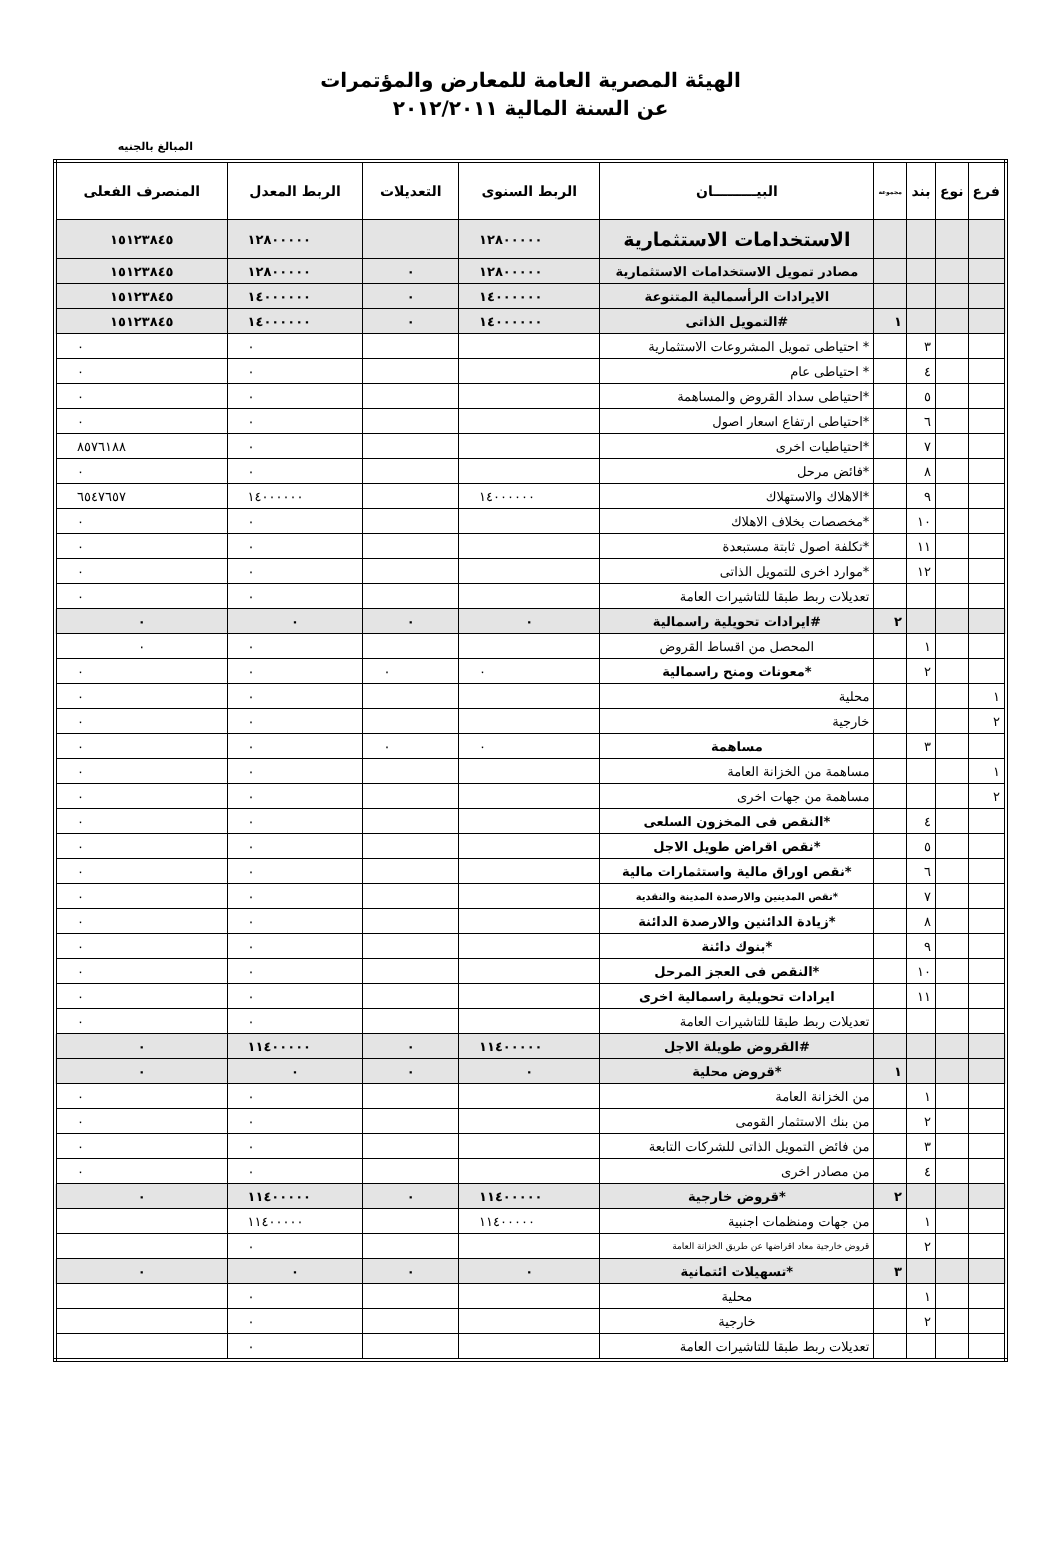الهيئة المصرية العامة للمعارض والمؤتمرات
عن السنة المالية ٢٠١٢/٢٠١١
المبالغ بالجنيه
| فرع | نوع | بند | مجموعة | البيـــــــــان | الربط السنوى | التعديلات | الربط المعدل | المنصرف الفعلى |
| --- | --- | --- | --- | --- | --- | --- | --- | --- |
| | | | | الاستخدامات الاستثمارية | ١٢٨٠٠٠٠٠ | | ١٢٨٠٠٠٠٠ | ١٥١٢٣٨٤٥ |
| | | | | مصادر تمويل الاستخدامات الاستثمارية | ١٢٨٠٠٠٠٠ | ٠ | ١٢٨٠٠٠٠٠ | ١٥١٢٣٨٤٥ |
| | | | | الايرادات الرأسمالية المتنوعة | ١٤٠٠٠٠٠٠ | ٠ | ١٤٠٠٠٠٠٠ | ١٥١٢٣٨٤٥ |
| | | | ١ | #التمويل الذاتى | ١٤٠٠٠٠٠٠ | ٠ | ١٤٠٠٠٠٠٠ | ١٥١٢٣٨٤٥ |
| | | ٣ | | * احتياطى تمويل المشروعات الاستثمارية | | | ٠ | ٠ |
| | | ٤ | | * احتياطى عام | | | ٠ | ٠ |
| | | ٥ | | *احتياطى سداد القروض والمساهمة | | | ٠ | ٠ |
| | | ٦ | | *احتياطى ارتفاع اسعار اصول | | | ٠ | ٠ |
| | | ٧ | | *احتياطيات اخرى | | | ٠ | ٨٥٧٦١٨٨ |
| | | ٨ | | *فائض مرحل | | | ٠ | ٠ |
| | | ٩ | | *الاهلاك والاستهلاك | ١٤٠٠٠٠٠٠ | | ١٤٠٠٠٠٠٠ | ٦٥٤٧٦٥٧ |
| | | ١٠ | | *مخصصات بخلاف الاهلاك | | | ٠ | ٠ |
| | | ١١ | | *تكلفة اصول ثابتة مستبعدة | | | ٠ | ٠ |
| | | ١٢ | | *موارد اخرى للتمويل الذاتى | | | ٠ | ٠ |
| | | | | تعديلات ربط طبقا للتاشيرات العامة | | | ٠ | ٠ |
| | | | ٢ | #ايرادات تحويلية راسمالية | ٠ | ٠ | ٠ | ٠ |
| | | ١ | | المحصل من اقساط القروض | | | ٠ | ٠ |
| | | ٢ | | *معونات ومنح راسمالية | ٠ | ٠ | ٠ | ٠ |
| ١ | | | | محلية | | | ٠ | ٠ |
| ٢ | | | | خارجية | | | ٠ | ٠ |
| | | ٣ | | مساهمة | ٠ | ٠ | ٠ | ٠ |
| ١ | | | | مساهمة من الخزانة العامة | | | ٠ | ٠ |
| ٢ | | | | مساهمة من جهات اخرى | | | ٠ | ٠ |
| | | ٤ | | *النقص فى المخزون السلعى | | | ٠ | ٠ |
| | | ٥ | | *نقص اقراض طويل الاجل | | | ٠ | ٠ |
| | | ٦ | | *نقص اوراق مالية واستثمارات مالية | | | ٠ | ٠ |
| | | ٧ | | *نقص المدينين والارصدة المدينة والنقدية | | | ٠ | ٠ |
| | | ٨ | | *زيادة الدائنين والارصدة الدائنة | | | ٠ | ٠ |
| | | ٩ | | *بنوك دائنة | | | ٠ | ٠ |
| | | ١٠ | | *النقص فى العجز المرحل | | | ٠ | ٠ |
| | | ١١ | | ايرادات تحويلية راسمالية اخرى | | | ٠ | ٠ |
| | | | | تعديلات ربط طبقا للتاشيرات العامة | | | ٠ | ٠ |
| | | | | #القروض طويلة الاجل | ١١٤٠٠٠٠٠ | ٠ | ١١٤٠٠٠٠٠ | ٠ |
| | | | ١ | *قروض محلية | ٠ | ٠ | ٠ | ٠ |
| | | ١ | | من الخزانة العامة | | | ٠ | ٠ |
| | | ٢ | | من بنك الاستثمار القومى | | | ٠ | ٠ |
| | | ٣ | | من فائض التمويل الذاتى للشركات التابعة | | | ٠ | ٠ |
| | | ٤ | | من مصادر اخرى | | | ٠ | ٠ |
| | | | ٢ | *قروض خارجية | ١١٤٠٠٠٠٠ | ٠ | ١١٤٠٠٠٠٠ | ٠ |
| | | ١ | | من جهات ومنظمات اجنبية | ١١٤٠٠٠٠٠ | | ١١٤٠٠٠٠٠ | |
| | | ٢ | | قروض خارجية معاد اقراضها عن طريق الخزانة العامة | | | ٠ | |
| | | | ٣ | *تسهيلات ائتمانية | ٠ | ٠ | ٠ | ٠ |
| | | ١ | | محلية | | | ٠ | |
| | | ٢ | | خارجية | | | ٠ | |
| | | | | تعديلات ربط طبقا للتاشيرات العامة | | | ٠ | |